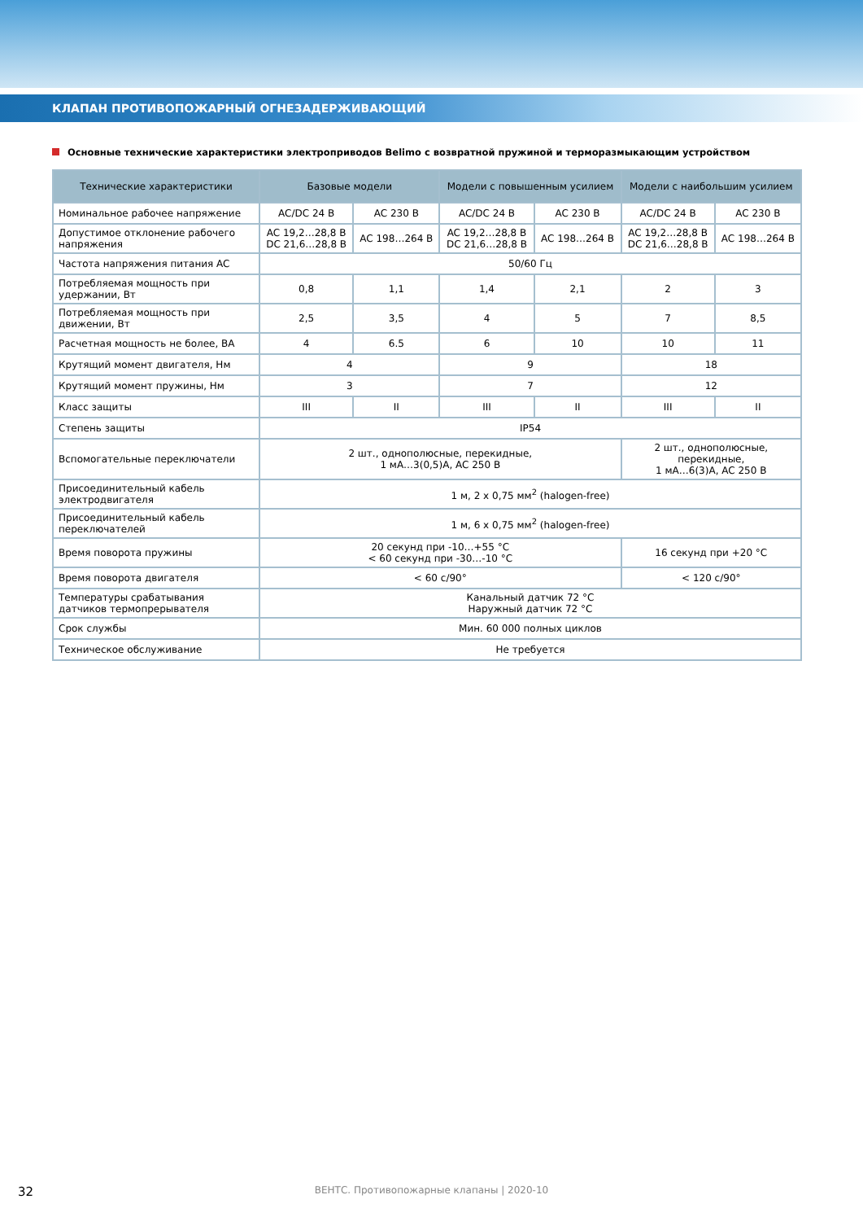КЛАПАН ПРОТИВОПОЖАРНЫЙ ОГНЕЗАДЕРЖИВАЮЩИЙ
Основные технические характеристики электроприводов Belimo с возвратной пружиной и терморазмыкающим устройством
| Технические характеристики | Базовые модели | | Модели с повышенным усилием | | Модели с наибольшим усилием | |
| --- | --- | --- | --- | --- | --- | --- |
| Номинальное рабочее напряжение | AC/DC 24 В | AC 230 В | AC/DC 24 В | AC 230 В | AC/DC 24 В | AC 230 В |
| Допустимое отклонение рабочего напряжения | AC 19,2…28,8 В DC 21,6…28,8 В | AC 198…264 В | AC 19,2…28,8 В DC 21,6…28,8 В | AC 198…264 В | AC 19,2…28,8 В DC 21,6…28,8 В | AC 198…264 В |
| Частота напряжения питания AC | 50/60 Гц | | | | | |
| Потребляемая мощность при удержании, Вт | 0,8 | 1,1 | 1,4 | 2,1 | 2 | 3 |
| Потребляемая мощность при движении, Вт | 2,5 | 3,5 | 4 | 5 | 7 | 8,5 |
| Расчетная мощность не более, ВА | 4 | 6.5 | 6 | 10 | 10 | 11 |
| Крутящий момент двигателя, Нм | 4 | | 9 | | 18 | |
| Крутящий момент пружины, Нм | 3 | | 7 | | 12 | |
| Класс защиты | III | II | III | II | III | II |
| Степень защиты | IP54 | | | | | |
| Вспомогательные переключатели | 2 шт., однополюсные, перекидные, 1 мА…3(0,5)А, AC 250 В | | | | 2 шт., однополюсные, перекидные, 1 мА…6(3)А, AC 250 В | |
| Присоединительный кабель электродвигателя | 1 м, 2 x 0,75 мм<sup>2</sup> (halogen-free) | | | | | |
| Присоединительный кабель переключателей | 1 м, 6 x 0,75 мм<sup>2</sup> (halogen-free) | | | | | |
| Время поворота пружины | 20 секунд при -10…+55 °C < 60 секунд при -30…-10 °C | | | | 16 секунд при +20 °C | |
| Время поворота двигателя | < 60 с/90° | | | | < 120 с/90° | |
| Температуры срабатывания датчиков термопрерывателя | Канальный датчик 72 °C Наружный датчик 72 °C | | | | | |
| Срок службы | Мин. 60 000 полных циклов | | | | | |
| Техническое обслуживание | Не требуется | | | | | |
32
ВЕНТС. Противопожарные клапаны | 2020-10